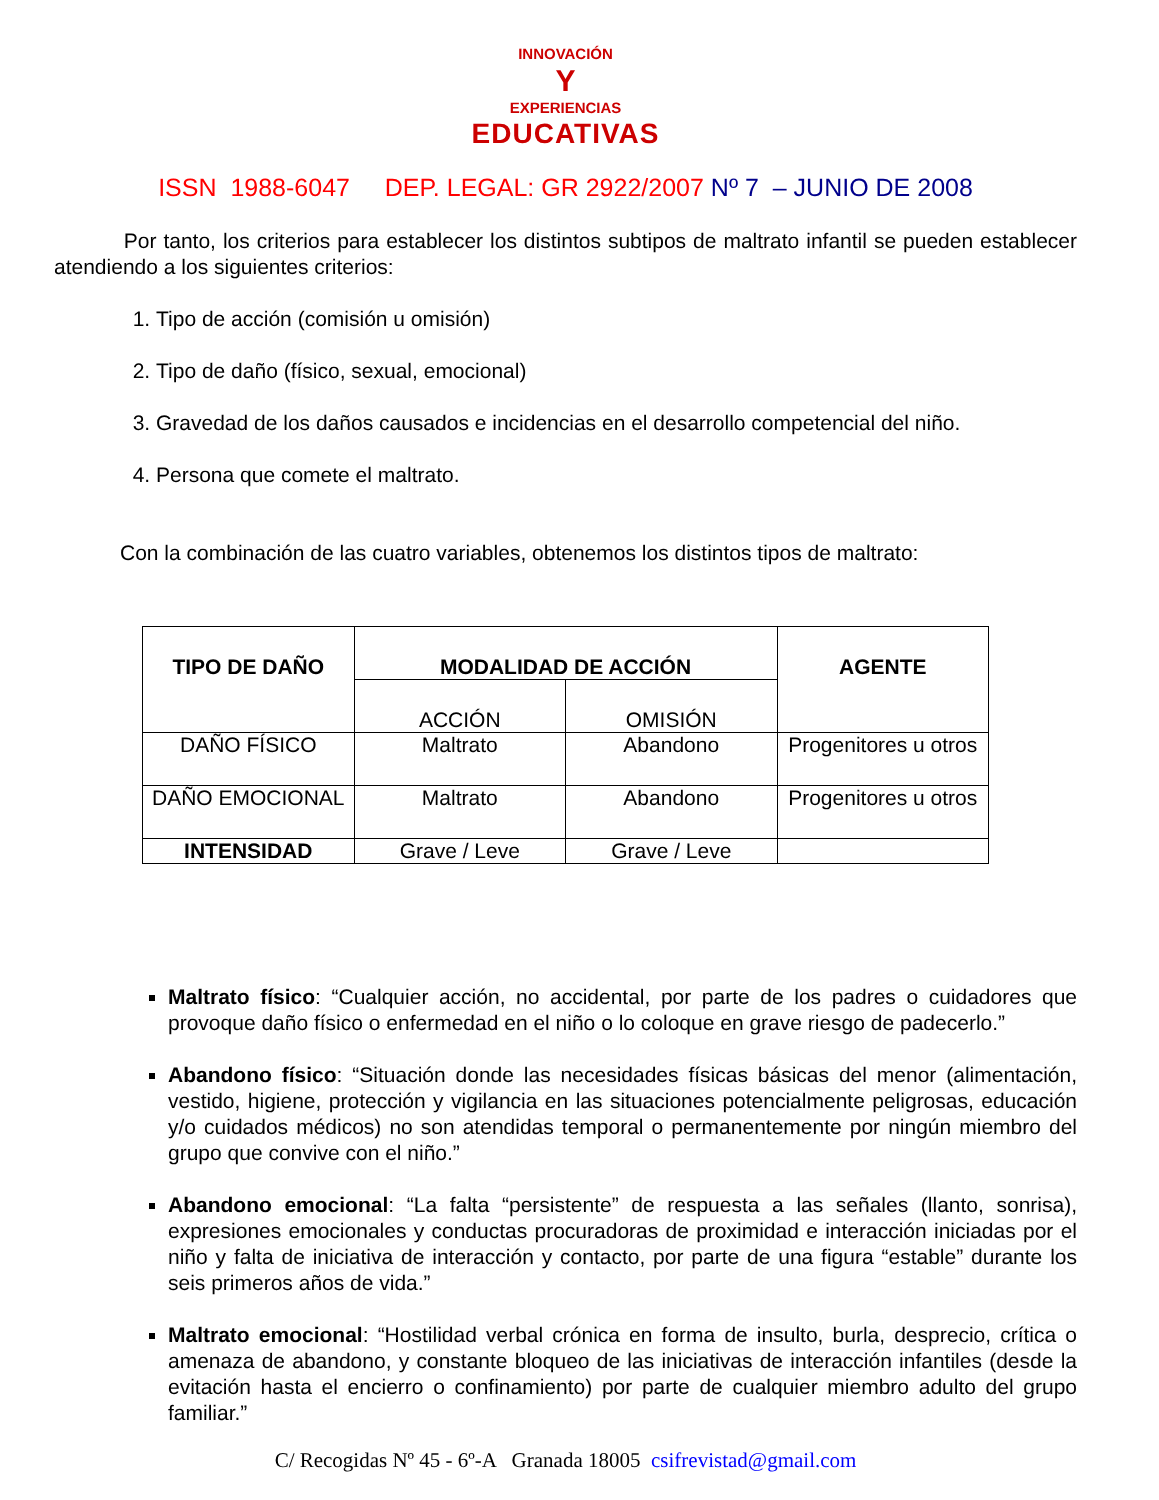INNOVACIÓN
Y
EXPERIENCIAS
EDUCATIVAS
ISSN 1988-6047 DEP. LEGAL: GR 2922/2007 Nº 7 – JUNIO DE 2008
Por tanto, los criterios para establecer los distintos subtipos de maltrato infantil se pueden establecer atendiendo a los siguientes criterios:
1. Tipo de acción (comisión u omisión)
2. Tipo de daño (físico, sexual, emocional)
3. Gravedad de los daños causados e incidencias en el desarrollo competencial del niño.
4. Persona que comete el maltrato.
Con la combinación de las cuatro variables, obtenemos los distintos tipos de maltrato:
| TIPO DE DAÑO | MODALIDAD DE ACCIÓN | | AGENTE |
| --- | --- | --- | --- |
| | ACCIÓN | OMISIÓN | |
| DAÑO FÍSICO | Maltrato | Abandono | Progenitores u otros |
| DAÑO EMOCIONAL | Maltrato | Abandono | Progenitores u otros |
| INTENSIDAD | Grave / Leve | Grave / Leve | |
Maltrato físico: “Cualquier acción, no accidental, por parte de los padres o cuidadores que provoque daño físico o enfermedad en el niño o lo coloque en grave riesgo de padecerlo.”
Abandono físico: “Situación donde las necesidades físicas básicas del menor (alimentación, vestido, higiene, protección y vigilancia en las situaciones potencialmente peligrosas, educación y/o cuidados médicos) no son atendidas temporal o permanentemente por ningún miembro del grupo que convive con el niño.”
Abandono emocional: “La falta “persistente” de respuesta a las señales (llanto, sonrisa), expresiones emocionales y conductas procuradoras de proximidad e interacción iniciadas por el niño y falta de iniciativa de interacción y contacto, por parte de una figura “estable” durante los seis primeros años de vida.”
Maltrato emocional: “Hostilidad verbal crónica en forma de insulto, burla, desprecio, crítica o amenaza de abandono, y constante bloqueo de las iniciativas de interacción infantiles (desde la evitación hasta el encierro o confinamiento) por parte de cualquier miembro adulto del grupo familiar.”
C/ Recogidas Nº 45 - 6º-A Granada 18005 csifrevistad@gmail.com